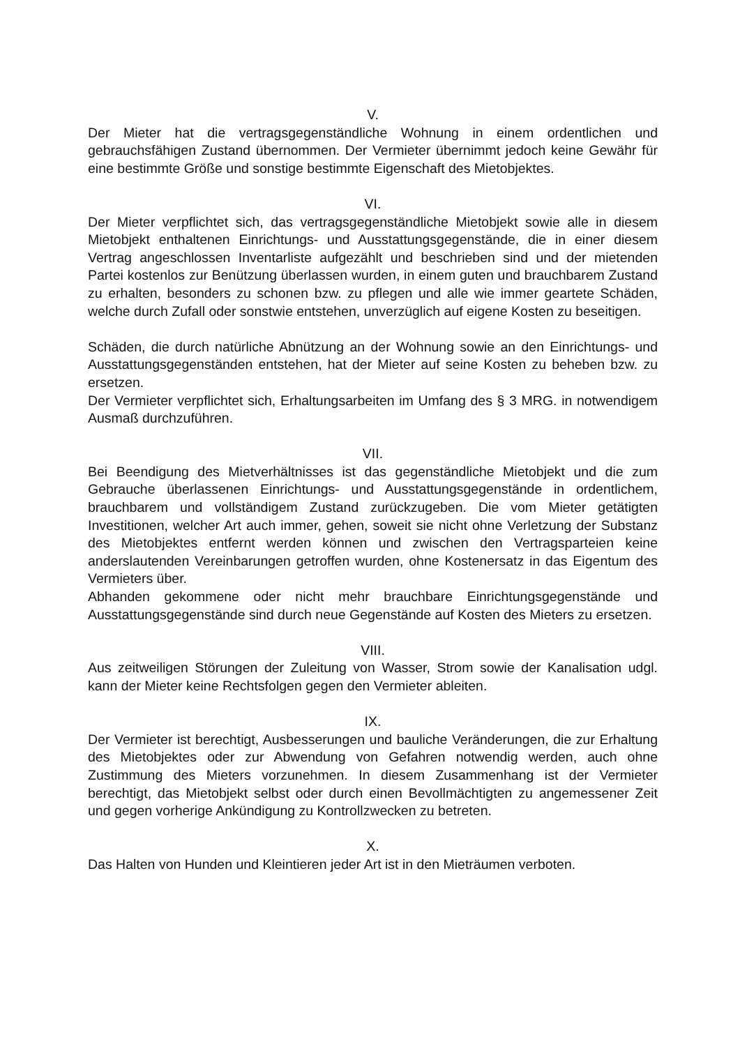V.
Der Mieter hat die vertragsgegenständliche Wohnung in einem ordentlichen und gebrauchsfähigen Zustand übernommen. Der Vermieter übernimmt jedoch keine Gewähr für eine bestimmte Größe und sonstige bestimmte Eigenschaft des Mietobjektes.
VI.
Der Mieter verpflichtet sich, das vertragsgegenständliche Mietobjekt sowie alle in diesem Mietobjekt enthaltenen Einrichtungs- und Ausstattungsgegenstände, die in einer diesem Vertrag angeschlossen Inventarliste aufgezählt und beschrieben sind und der mietenden Partei kostenlos zur Benützung überlassen wurden, in einem guten und brauchbarem Zustand zu erhalten, besonders zu schonen bzw. zu pflegen und alle wie immer geartete Schäden, welche durch Zufall oder sonstwie entstehen, unverzüglich auf eigene Kosten zu beseitigen.
Schäden, die durch natürliche Abnützung an der Wohnung sowie an den Einrichtungs- und Ausstattungsgegenständen entstehen, hat der Mieter auf seine Kosten zu beheben bzw. zu ersetzen.
Der Vermieter verpflichtet sich, Erhaltungsarbeiten im Umfang des § 3 MRG. in notwendigem Ausmaß durchzuführen.
VII.
Bei Beendigung des Mietverhältnisses ist das gegenständliche Mietobjekt und die zum Gebrauche überlassenen Einrichtungs- und Ausstattungsgegenstände in ordentlichem, brauchbarem und vollständigem Zustand zurückzugeben. Die vom Mieter getätigten Investitionen, welcher Art auch immer, gehen, soweit sie nicht ohne Verletzung der Substanz des Mietobjektes entfernt werden können und zwischen den Vertragsparteien keine anderslautenden Vereinbarungen getroffen wurden, ohne Kostenersatz in das Eigentum des Vermieters über.
Abhanden gekommene oder nicht mehr brauchbare Einrichtungsgegenstände und Ausstattungsgegenstände sind durch neue Gegenstände auf Kosten des Mieters zu ersetzen.
VIII.
Aus zeitweiligen Störungen der Zuleitung von Wasser, Strom sowie der Kanalisation udgl. kann der Mieter keine Rechtsfolgen gegen den Vermieter ableiten.
IX.
Der Vermieter ist berechtigt, Ausbesserungen und bauliche Veränderungen, die zur Erhaltung des Mietobjektes oder zur Abwendung von Gefahren notwendig werden, auch ohne Zustimmung des Mieters vorzunehmen. In diesem Zusammenhang ist der Vermieter berechtigt, das Mietobjekt selbst oder durch einen Bevollmächtigten zu angemessener Zeit und gegen vorherige Ankündigung zu Kontrollzwecken zu betreten.
X.
Das Halten von Hunden und Kleintieren jeder Art ist in den Mieträumen verboten.